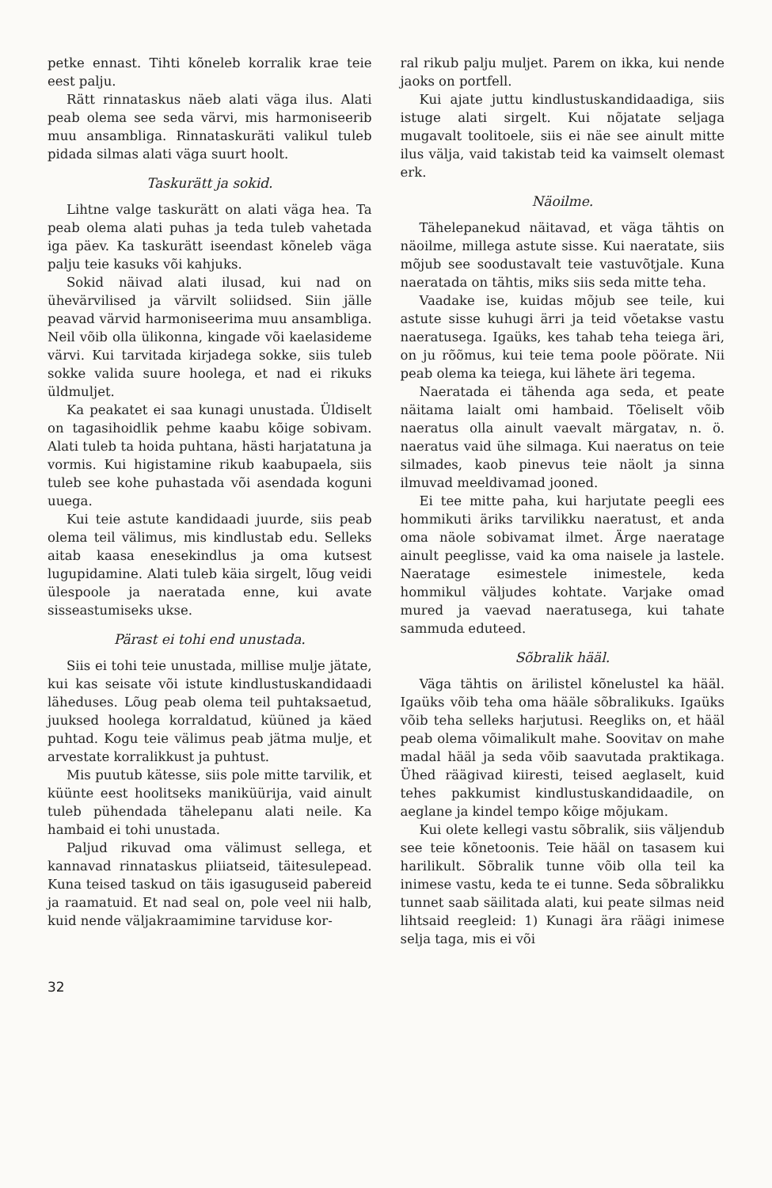petke ennast. Tihti kõneleb korralik krae teie eest palju.
Rätt rinnataskus näeb alati väga ilus. Alati peab olema see seda värvi, mis harmoniseerib muu ansambliga. Rinnataskuräti valikul tuleb pidada silmas alati väga suurt hoolt.
Taskurätt ja sokid.
Lihtne valge taskurätt on alati väga hea. Ta peab olema alati puhas ja teda tuleb vahetada iga päev. Ka taskurätt iseendast kõneleb väga palju teie kasuks või kahjuks.
Sokid näivad alati ilusad, kui nad on ühevärvilised ja värvilt soliidsed. Siin jälle peavad värvid harmoniseerima muu ansambliga. Neil võib olla ülikonna, kingade või kaelasideme värvi. Kui tarvitada kirjadega sokke, siis tuleb sokke valida suure hoolega, et nad ei rikuks üldmuljet.
Ka peakatet ei saa kunagi unustada. Üldiselt on tagasihoidlik pehme kaabu kõige sobivam. Alati tuleb ta hoida puhtana, hästi harjatatuna ja vormis. Kui higistamine rikub kaabupaela, siis tuleb see kohe puhastada või asendada koguni uuega.
Kui teie astute kandidaadi juurde, siis peab olema teil välimus, mis kindlustab edu. Selleks aitab kaasa enesekindlus ja oma kutsest lugupidamine. Alati tuleb käia sirgelt, lõug veidi ülespoole ja naeratada enne, kui avate sisseastumiseks ukse.
Pärast ei tohi end unustada.
Siis ei tohi teie unustada, millise mulje jätate, kui kas seisate või istute kindlustuskandidaadi läheduses. Lõug peab olema teil puhtaksaetud, juuksed hoolega korraldatud, küüned ja käed puhtad. Kogu teie välimus peab jätma mulje, et arvestate korralikkust ja puhtust.
Mis puutub kätesse, siis pole mitte tarvilik, et küünte eest hoolitseks maniküürija, vaid ainult tuleb pühendada tähelepanu alati neile. Ka hambaid ei tohi unustada.
Paljud rikuvad oma välimust sellega, et kannavad rinnataskus pliiatseid, täitesulepead. Kuna teised taskud on täis igasuguseid pabereid ja raamatuid. Et nad seal on, pole veel nii halb, kuid nende väljakraamimine tarviduse kor-
ral rikub palju muljet. Parem on ikka, kui nende jaoks on portfell.
Kui ajate juttu kindlustuskandidaadiga, siis istuge alati sirgelt. Kui nõjatate seljaga mugavalt toolitoele, siis ei näe see ainult mitte ilus välja, vaid takistab teid ka vaimselt olemast erk.
Näoilme.
Tähelepanekud näitavad, et väga tähtis on näoilme, millega astute sisse. Kui naeratate, siis mõjub see soodustavalt teie vastuvõtjale. Kuna naeratada on tähtis, miks siis seda mitte teha.
Vaadake ise, kuidas mõjub see teile, kui astute sisse kuhugi ärri ja teid võetakse vastu naeratusega. Igaüks, kes tahab teha teiega äri, on ju rõõmus, kui teie tema poole pöörate. Nii peab olema ka teiega, kui lähete äri tegema.
Naeratada ei tähenda aga seda, et peate näitama laialt omi hambaid. Tõeliselt võib naeratus olla ainult vaevalt märgatav, n. ö. naeratus vaid ühe silmaga. Kui naeratus on teie silmades, kaob pinevus teie näolt ja sinna ilmuvad meeldivamad jooned.
Ei tee mitte paha, kui harjutate peegli ees hommikuti äriks tarvilikku naeratust, et anda oma näole sobivamat ilmet. Ärge naeratage ainult peeglisse, vaid ka oma naisele ja lastele. Naeratage esimestele inimestele, keda hommikul väljudes kohtate. Varjake omad mured ja vaevad naeratusega, kui tahate sammuda eduteed.
Sõbralik hääl.
Väga tähtis on ärilistel kõnelustel ka hääl. Igaüks võib teha oma hääle sõbralikuks. Igaüks võib teha selleks harjutusi. Reegliks on, et hääl peab olema võimalikult mahe. Soovitav on mahe madal hääl ja seda võib saavutada praktikaga. Ühed räägivad kiiresti, teised aeglaselt, kuid tehes pakkumist kindlustuskandidaadile, on aeglane ja kindel tempo kõige mõjukam.
Kui olete kellegi vastu sõbralik, siis väljendub see teie kõnetoonis. Teie hääl on tasasem kui harilikult. Sõbralik tunne võib olla teil ka inimese vastu, keda te ei tunne. Seda sõbralikku tunnet saab säilitada alati, kui peate silmas neid lihtsaid reegleid: 1) Kunagi ära räägi inimese selja taga, mis ei või
32